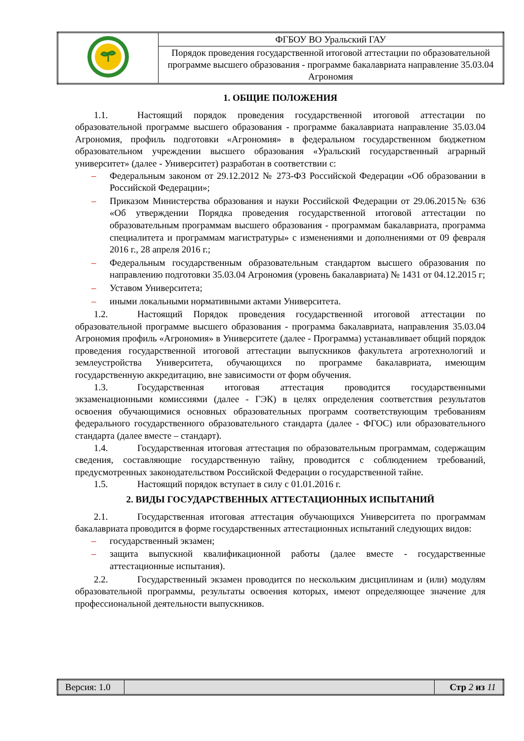| | ФГБОУ ВО Уральский ГАУ |
| | Порядок проведения государственной итоговой аттестации по образовательной программе высшего образования - программе бакалавриата направление 35.03.04 Агрономия |
1. ОБЩИЕ ПОЛОЖЕНИЯ
1.1. Настоящий порядок проведения государственной итоговой аттестации по образовательной программе высшего образования - программе бакалавриата направление 35.03.04 Агрономия, профиль подготовки «Агрономия» в федеральном государственном бюджетном образовательном учреждении высшего образования «Уральский государственный аграрный университет» (далее - Университет) разработан в соответствии с:
– Федеральным законом от 29.12.2012 № 273-ФЗ Российской Федерации «Об образовании в Российской Федерации»;
– Приказом Министерства образования и науки Российской Федерации от 29.06.2015№ 636 «Об утверждении Порядка проведения государственной итоговой аттестации по образовательным программам высшего образования - программам бакалавриата, программа специалитета и программам магистратуры» с изменениями и дополнениями от 09 февраля 2016 г., 28 апреля 2016 г.;
– Федеральным государственным образовательным стандартом высшего образования по направлению подготовки 35.03.04 Агрономия (уровень бакалавриата) № 1431 от 04.12.2015 г;
– Уставом Университета;
– иными локальными нормативными актами Университета.
1.2. Настоящий Порядок проведения государственной итоговой аттестации по образовательной программе высшего образования - программа бакалавриата, направления 35.03.04 Агрономия профиль «Агрономия» в Университете (далее - Программа) устанавливает общий порядок проведения государственной итоговой аттестации выпускников факультета агротехнологий и землеустройства Университета, обучающихся по программе бакалавриата, имеющим государственную аккредитацию, вне зависимости от форм обучения.
1.3. Государственная итоговая аттестация проводится государственными экзаменационными комиссиями (далее - ГЭК) в целях определения соответствия результатов освоения обучающимися основных образовательных программ соответствующим требованиям федерального государственного образовательного стандарта (далее - ФГОС) или образовательного стандарта (далее вместе – стандарт).
1.4. Государственная итоговая аттестация по образовательным программам, содержащим сведения, составляющие государственную тайну, проводится с соблюдением требований, предусмотренных законодательством Российской Федерации о государственной тайне.
1.5. Настоящий порядок вступает в силу с 01.01.2016 г.
2. ВИДЫ ГОСУДАРСТВЕННЫХ АТТЕСТАЦИОННЫХ ИСПЫТАНИЙ
2.1. Государственная итоговая аттестация обучающихся Университета по программам бакалавриата проводится в форме государственных аттестационных испытаний следующих видов:
– государственный экзамен;
– защита выпускной квалификационной работы (далее вместе - государственные аттестационные испытания).
2.2. Государственный экзамен проводится по нескольким дисциплинам и (или) модулям образовательной программы, результаты освоения которых, имеют определяющее значение для профессиональной деятельности выпускников.
| Версия: 1.0 | | Стр 2 из 11 |